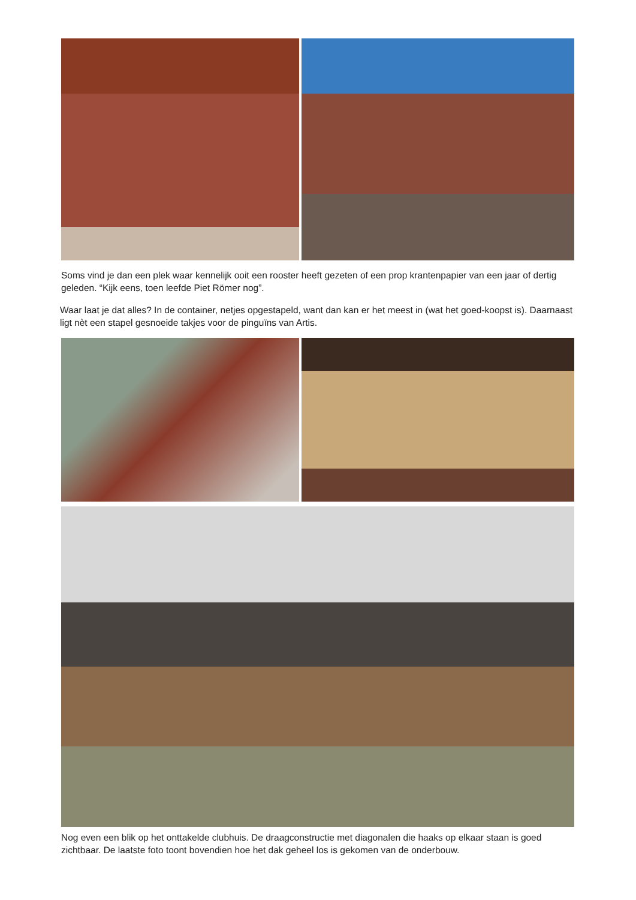Soms vind je dan een plek waar kennelijk ooit een rooster heeft gezeten of een prop krantenpapier van een jaar of dertig geleden. “Kijk eens, toen leefde Piet Römer nog”.
Waar laat je dat alles? In de container, netjes opgestapeld, want dan kan er het meest in (wat het goed-koopst is). Daarnaast ligt nèt een stapel gesnoeide takjes voor de pinguïns van Artis.
Nog even een blik op het onttakelde clubhuis. De draagconstructie met diagonalen die haaks op elkaar staan is goed zichtbaar. De laatste foto toont bovendien hoe het dak geheel los is gekomen van de onderbouw.